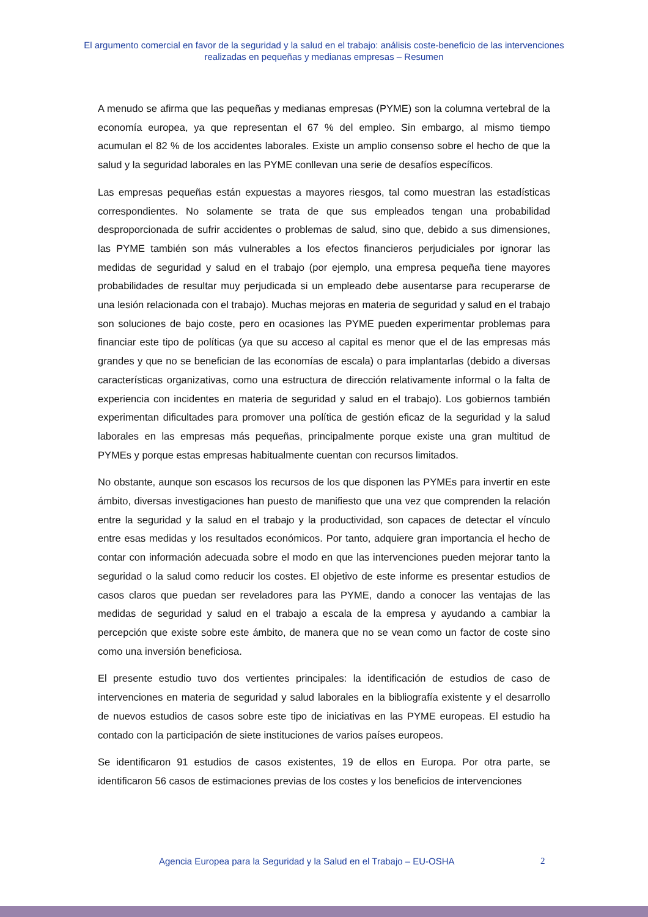El argumento comercial en favor de la seguridad y la salud en el trabajo: análisis coste-beneficio de las intervenciones realizadas en pequeñas y medianas empresas – Resumen
A menudo se afirma que las pequeñas y medianas empresas (PYME) son la columna vertebral de la economía europea, ya que representan el 67 % del empleo. Sin embargo, al mismo tiempo acumulan el 82 % de los accidentes laborales. Existe un amplio consenso sobre el hecho de que la salud y la seguridad laborales en las PYME conllevan una serie de desafíos específicos.
Las empresas pequeñas están expuestas a mayores riesgos, tal como muestran las estadísticas correspondientes. No solamente se trata de que sus empleados tengan una probabilidad desproporcionada de sufrir accidentes o problemas de salud, sino que, debido a sus dimensiones, las PYME también son más vulnerables a los efectos financieros perjudiciales por ignorar las medidas de seguridad y salud en el trabajo (por ejemplo, una empresa pequeña tiene mayores probabilidades de resultar muy perjudicada si un empleado debe ausentarse para recuperarse de una lesión relacionada con el trabajo). Muchas mejoras en materia de seguridad y salud en el trabajo son soluciones de bajo coste, pero en ocasiones las PYME pueden experimentar problemas para financiar este tipo de políticas (ya que su acceso al capital es menor que el de las empresas más grandes y que no se benefician de las economías de escala) o para implantarlas (debido a diversas características organizativas, como una estructura de dirección relativamente informal o la falta de experiencia con incidentes en materia de seguridad y salud en el trabajo). Los gobiernos también experimentan dificultades para promover una política de gestión eficaz de la seguridad y la salud laborales en las empresas más pequeñas, principalmente porque existe una gran multitud de PYMEs y porque estas empresas habitualmente cuentan con recursos limitados.
No obstante, aunque son escasos los recursos de los que disponen las PYMEs para invertir en este ámbito, diversas investigaciones han puesto de manifiesto que una vez que comprenden la relación entre la seguridad y la salud en el trabajo y la productividad, son capaces de detectar el vínculo entre esas medidas y los resultados económicos. Por tanto, adquiere gran importancia el hecho de contar con información adecuada sobre el modo en que las intervenciones pueden mejorar tanto la seguridad o la salud como reducir los costes. El objetivo de este informe es presentar estudios de casos claros que puedan ser reveladores para las PYME, dando a conocer las ventajas de las medidas de seguridad y salud en el trabajo a escala de la empresa y ayudando a cambiar la percepción que existe sobre este ámbito, de manera que no se vean como un factor de coste sino como una inversión beneficiosa.
El presente estudio tuvo dos vertientes principales: la identificación de estudios de caso de intervenciones en materia de seguridad y salud laborales en la bibliografía existente y el desarrollo de nuevos estudios de casos sobre este tipo de iniciativas en las PYME europeas. El estudio ha contado con la participación de siete instituciones de varios países europeos.
Se identificaron 91 estudios de casos existentes, 19 de ellos en Europa. Por otra parte, se identificaron 56 casos de estimaciones previas de los costes y los beneficios de intervenciones
Agencia Europea para la Seguridad y la Salud en el Trabajo – EU-OSHA 2